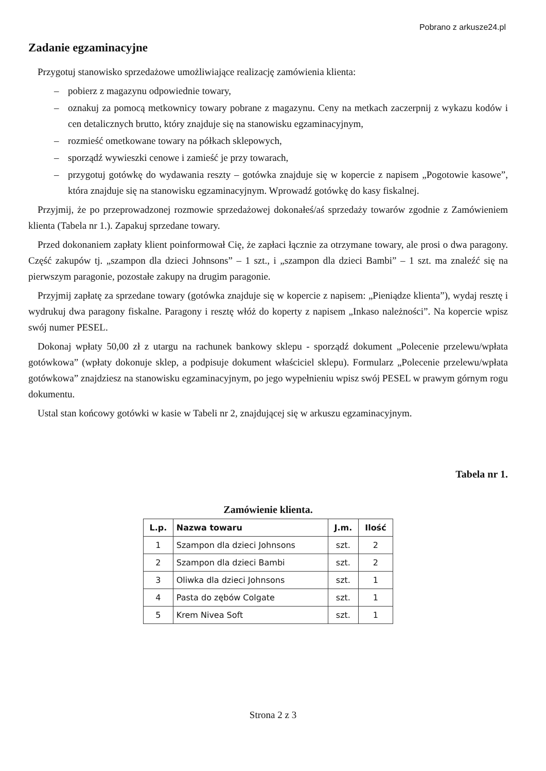Pobrano z arkusze24.pl
Zadanie egzaminacyjne
Przygotuj stanowisko sprzedażowe umożliwiające realizację zamówienia klienta:
– pobierz z magazynu odpowiednie towary,
– oznakuj za pomocą metkownicy towary pobrane z magazynu. Ceny na metkach zaczerpnij z wykazu kodów i cen detalicznych brutto, który znajduje się na stanowisku egzaminacyjnym,
– rozmieść ometkowane towary na półkach sklepowych,
– sporządź wywieszki cenowe i zamieść je przy towarach,
– przygotuj gotówkę do wydawania reszty – gotówka znajduje się w kopercie z napisem „Pogotowie kasowe”, która znajduje się na stanowisku egzaminacyjnym. Wprowadź gotówkę do kasy fiskalnej.
Przyjmij, że po przeprowadzonej rozmowie sprzedażowej dokonałeś/aś sprzedaży towarów zgodnie z Zamówieniem klienta (Tabela nr 1.). Zapakuj sprzedane towary.
Przed dokonaniem zapłaty klient poinformował Cię, że zapłaci łącznie za otrzymane towary, ale prosi o dwa paragony. Część zakupów tj. „szampon dla dzieci Johnsons” – 1 szt., i „szampon dla dzieci Bambi” – 1 szt. ma znaleźć się na pierwszym paragonie, pozostałe zakupy na drugim paragonie.
Przyjmij zapłatę za sprzedane towary (gotówka znajduje się w kopercie z napisem: „Pieniądze klienta”), wydaj resztę i wydrukuj dwa paragony fiskalne. Paragony i resztę włóż do koperty z napisem „Inkaso należności”. Na kopercie wpisz swój numer PESEL.
Dokonaj wpłaty 50,00 zł z utargu na rachunek bankowy sklepu - sporządź dokument „Polecenie przelewu/wpłata gotówkowa” (wpłaty dokonuje sklep, a podpisuje dokument właściciel sklepu). Formularz „Polecenie przelewu/wpłata gotówkowa” znajdziesz na stanowisku egzaminacyjnym, po jego wypełnieniu wpisz swój PESEL w prawym górnym rogu dokumentu.
Ustal stan końcowy gotówki w kasie w Tabeli nr 2, znajdującej się w arkuszu egzaminacyjnym.
Tabela nr 1.
Zamówienie klienta.
| L.p. | Nazwa towaru | J.m. | Ilość |
| --- | --- | --- | --- |
| 1 | Szampon dla dzieci Johnsons | szt. | 2 |
| 2 | Szampon dla dzieci Bambi | szt. | 2 |
| 3 | Oliwka dla dzieci Johnsons | szt. | 1 |
| 4 | Pasta do zębów Colgate | szt. | 1 |
| 5 | Krem Nivea Soft | szt. | 1 |
Strona 2 z 3